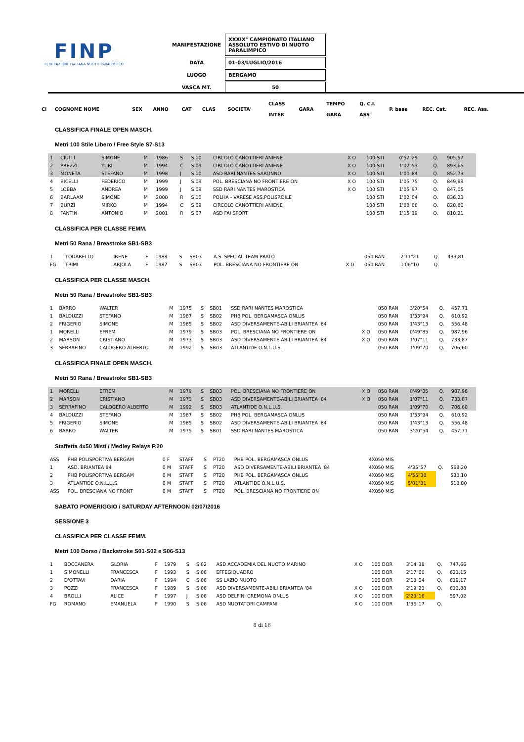FINP
FEDERAZIONE ITALIANA NUOTO PARALIMPICO
| MANIFESTAZIONE | XXXIX° CAMPIONATO ITALIANO ASSOLUTO ESTIVO DI NUOTO PARALIMPICO |
| DATA | 01-03/LUGLIO/2016 |
| LUOGO | BERGAMO |
| VASCA MT. | 50 |
| Cl | COGNOME NOME | | SEX | ANNO | CAT | CLAS | SOCIETA' | CLASS INTER | GARA | TEMPO GARA | Q. C.I. ASS | P. base | REC. Cat. | REC. Ass. |
| --- | --- | --- | --- | --- | --- | --- | --- | --- | --- | --- | --- | --- | --- | --- |
CLASSIFICA FINALE OPEN MASCH.
Metri 100 Stile Libero / Free Style S7-S13
| 1 | CIULLI | SIMONE | M | 1986 | S | S 10 | CIRCOLO CANOTTIERI ANIENE | X O | 100 STI | 0'57"29 | Q. | 905,57 |
| 2 | PREZZI | YURI | M | 1994 | C | S 09 | CIRCOLO CANOTTIERI ANIENE | X O | 100 STI | 1'02"53 | Q. | 893,65 |
| 3 | MONETA | STEFANO | M | 1998 | J | S 10 | ASD RARI NANTES SARONNO | X O | 100 STI | 1'00"84 | Q. | 852,73 |
| 4 | BICELLI | FEDERICO | M | 1999 | J | S 09 | POL. BRESCIANA NO FRONTIERE ON | X O | 100 STI | 1'05"75 | Q. | 849,89 |
| 5 | LOBBA | ANDREA | M | 1999 | J | S 09 | SSD RARI NANTES MAROSTICA | X O | 100 STI | 1'05"97 | Q. | 847,05 |
| 6 | BARLAAM | SIMONE | M | 2000 | R | S 10 | POLHA - VARESE ASS.POLISP.DILE | | 100 STI | 1'02"04 | Q. | 836,23 |
| 7 | BURZI | MIRKO | M | 1994 | C | S 09 | CIRCOLO CANOTTIERI ANIENE | | 100 STI | 1'08"08 | Q. | 820,80 |
| 8 | FANTIN | ANTONIO | M | 2001 | R | S 07 | ASD FAI SPORT | | 100 STI | 1'15"19 | Q. | 810,21 |
CLASSIFICA PER CLASSE FEMM.
Metri 50 Rana / Breastroke SB1-SB3
| 1 | TODARELLO | IRENE | F | 1988 | S | SB03 | A.S. SPECIAL TEAM PRATO | | 050 RAN | 2'11"21 | Q. | 433,81 |
| FG | TRIMI | ARJOLA | F | 1987 | S | SB03 | POL. BRESCIANA NO FRONTIERE ON | X O | 050 RAN | 1'06"10 | Q. | |
CLASSIFICA PER CLASSE MASCH.
Metri 50 Rana / Breastroke SB1-SB3
| 1 | BARRO | WALTER | M | 1975 | S | SB01 | SSD RARI NANTES MAROSTICA | | 050 RAN | 3'20"54 | Q. | 457,71 |
| 1 | BALDUZZI | STEFANO | M | 1987 | S | SB02 | PHB POL. BERGAMASCA ONLUS | | 050 RAN | 1'33"94 | Q. | 610,92 |
| 2 | FRIGERIO | SIMONE | M | 1985 | S | SB02 | ASD DIVERSAMENTE-ABILI BRIANTEA '84 | | 050 RAN | 1'43"13 | Q. | 556,48 |
| 1 | MORELLI | EFREM | M | 1979 | S | SB03 | POL. BRESCIANA NO FRONTIERE ON | X O | 050 RAN | 0'49"85 | Q. | 987,96 |
| 2 | MARSON | CRISTIANO | M | 1973 | S | SB03 | ASD DIVERSAMENTE-ABILI BRIANTEA '84 | X O | 050 RAN | 1'07"11 | Q. | 733,87 |
| 3 | SERRAFINO | CALOGERO ALBERTO | M | 1992 | S | SB03 | ATLANTIDE O.N.L.U.S. | | 050 RAN | 1'09"70 | Q. | 706,60 |
CLASSIFICA FINALE OPEN MASCH.
Metri 50 Rana / Breastroke SB1-SB3
| 1 | MORELLI | EFREM | M | 1979 | S | SB03 | POL. BRESCIANA NO FRONTIERE ON | X O | 050 RAN | 0'49"85 | Q. | 987,96 |
| 2 | MARSON | CRISTIANO | M | 1973 | S | SB03 | ASD DIVERSAMENTE-ABILI BRIANTEA '84 | X O | 050 RAN | 1'07"11 | Q. | 733,87 |
| 3 | SERRAFINO | CALOGERO ALBERTO | M | 1992 | S | SB03 | ATLANTIDE O.N.L.U.S. | | 050 RAN | 1'09"70 | Q. | 706,60 |
| 4 | BALDUZZI | STEFANO | M | 1987 | S | SB02 | PHB POL. BERGAMASCA ONLUS | | 050 RAN | 1'33"94 | Q. | 610,92 |
| 5 | FRIGERIO | SIMONE | M | 1985 | S | SB02 | ASD DIVERSAMENTE-ABILI BRIANTEA '84 | | 050 RAN | 1'43"13 | Q. | 556,48 |
| 6 | BARRO | WALTER | M | 1975 | S | SB01 | SSD RARI NANTES MAROSTICA | | 050 RAN | 3'20"54 | Q. | 457,71 |
Staffetta 4x50 Misti / Medley Relays P.20
| ASS | PHB POLISPORTIVA BERGAM | 0 F | STAFF | S | PT20 | PHB POL. BERGAMASCA ONLUS | 4X050 MIS | | | |
| 1 | ASD. BRIANTEA 84 | 0 M | STAFF | S | PT20 | ASD DIVERSAMENTE-ABILI BRIANTEA '84 | 4X050 MIS | 4'35"57 | Q. | 568,20 |
| 2 | PHB POLISPORTIVA BERGAM | 0 M | STAFF | S | PT20 | PHB POL. BERGAMASCA ONLUS | 4X050 MIS | 4'55"38 | | 530,10 |
| 3 | ATLANTIDE O.N.L.U.S. | 0 M | STAFF | S | PT20 | ATLANTIDE O.N.L.U.S. | 4X050 MIS | 5'01"81 | | 518,80 |
| ASS | POL. BRESCIANA NO FRONT | 0 M | STAFF | S | PT20 | POL. BRESCIANA NO FRONTIERE ON | 4X050 MIS | | | |
SABATO POMERIGGIO / SATURDAY AFTERNOON 02/07/2016
SESSIONE 3
CLASSIFICA PER CLASSE FEMM.
Metri 100 Dorso / Backstroke S01-S02 e S06-S13
| 1 | BOCCANERA | GLORIA | F | 1979 | S | S 02 | ASD ACCADEMIA DEL NUOTO MARINO | X O | 100 DOR | 3'14"38 | Q. | 747,66 |
| 1 | SIMONELLI | FRANCESCA | F | 1993 | S | S 06 | EFFEGIQUADRO | | 100 DOR | 2'17"60 | Q. | 621,15 |
| 2 | D'OTTAVI | DARIA | F | 1994 | C | S 06 | SS LAZIO NUOTO | | 100 DOR | 2'18"04 | Q. | 619,17 |
| 3 | POZZI | FRANCESCA | F | 1989 | S | S 06 | ASD DIVERSAMENTE-ABILI BRIANTEA '84 | X O | 100 DOR | 2'19"23 | Q. | 613,88 |
| 4 | BROLLI | ALICE | F | 1997 | J | S 06 | ASD DELFINI CREMONA ONLUS | X O | 100 DOR | 2'23"16 | | 597,02 |
| FG | ROMANO | EMANUELA | F | 1990 | S | S 06 | ASD NUOTATORI CAMPANI | X O | 100 DOR | 1'36"17 | Q. | |
8 di 16